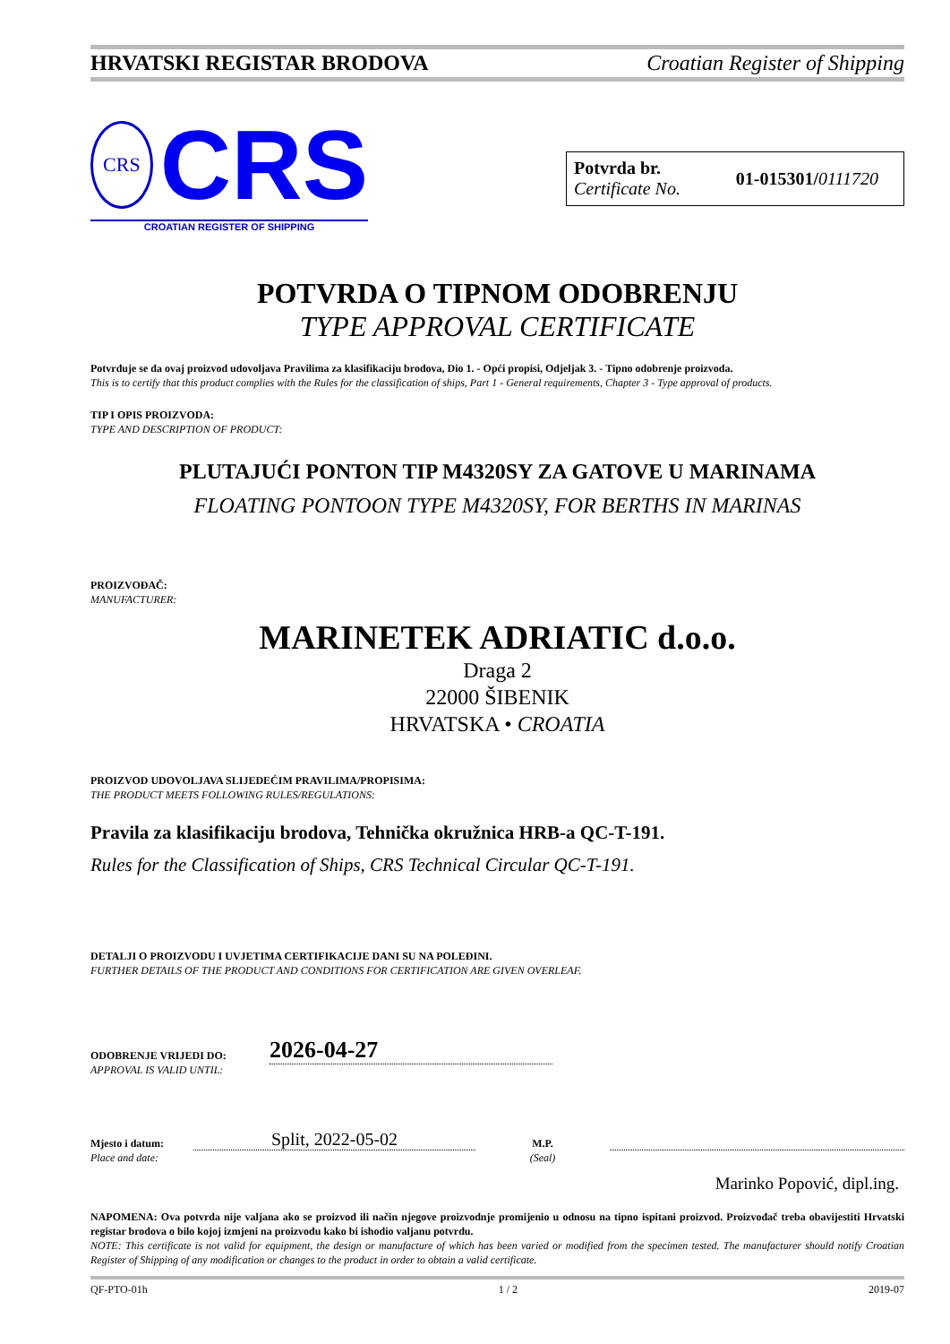HRVATSKI REGISTAR BRODOVA Croatian Register of Shipping
CRS
CRS
CROATIAN REGISTER OF SHIPPING
Potvrda br.
Certificate No.
01-015301/0111720
POTVRDA O TIPNOM ODOBRENJU
TYPE APPROVAL CERTIFICATE
Potvrđuje se da ovaj proizvod udovoljava Pravilima za klasifikaciju brodova, Dio 1. - Opći propisi, Odjeljak 3. - Tipno odobrenje proizvoda.
This is to certify that this product complies with the Rules for the classification of ships, Part 1 - General requirements, Chapter 3 - Type approval of products.
TIP I OPIS PROIZVODA:
TYPE AND DESCRIPTION OF PRODUCT:
PLUTAJUĆI PONTON TIP M4320SY ZA GATOVE U MARINAMA
FLOATING PONTOON TYPE M4320SY, FOR BERTHS IN MARINAS
PROIZVOĐAČ:
MANUFACTURER:
MARINETEK ADRIATIC d.o.o.
Draga 2
22000 ŠIBENIK
HRVATSKA • CROATIA
PROIZVOD UDOVOLJAVA SLIJEDEĆIM PRAVILIMA/PROPISIMA:
THE PRODUCT MEETS FOLLOWING RULES/REGULATIONS:
Pravila za klasifikaciju brodova, Tehnička okružnica HRB-a QC-T-191.
Rules for the Classification of Ships, CRS Technical Circular QC-T-191.
DETALJI O PROIZVODU I UVJETIMA CERTIFIKACIJE DANI SU NA POLEĐINI.
FURTHER DETAILS OF THE PRODUCT AND CONDITIONS FOR CERTIFICATION ARE GIVEN OVERLEAF.
ODOBRENJE VRIJEDI DO:
APPROVAL IS VALID UNTIL:
2026-04-27
Mjesto i datum:
Place and date:
Split, 2022-05-02
M.P.
(Seal)
Marinko Popović, dipl.ing.
NAPOMENA: Ova potvrda nije valjana ako se proizvod ili način njegove proizvodnje promijenio u odnosu na tipno ispitani proizvod. Proizvođač treba obavijestiti Hrvatski registar brodova o bilo kojoj izmjeni na proizvodu kako bi ishodio valjanu potvrdu.
NOTE: This certificate is not valid for equipment, the design or manufacture of which has been varied or modified from the specimen tested. The manufacturer should notify Croatian Register of Shipping of any modification or changes to the product in order to obtain a valid certificate.
QF-PTO-01h 1 / 2 2019-07